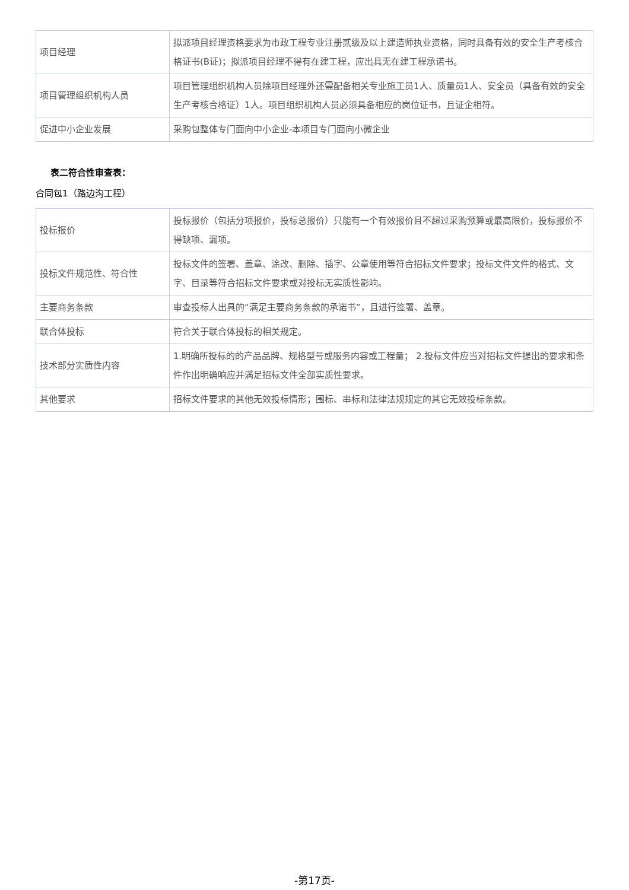| 项目经理 | 拟派项目经理资格要求为市政工程专业注册贰级及以上建造师执业资格，同时具备有效的安全生产考核合格证书(B证)；拟派项目经理不得有在建工程，应出具无在建工程承诺书。 |
| 项目管理组织机构人员 | 项目管理组织机构人员除项目经理外还需配备相关专业施工员1人、质量员1人、安全员（具备有效的安全生产考核合格证）1人。项目组织机构人员必须具备相应的岗位证书，且证企相符。 |
| 促进中小企业发展 | 采购包整体专门面向中小企业-本项目专门面向小微企业 |
表二符合性审查表：
合同包1（路边沟工程）
| 投标报价 | 投标报价（包括分项报价，投标总报价）只能有一个有效报价且不超过采购预算或最高限价，投标报价不得缺项、漏项。 |
| 投标文件规范性、符合性 | 投标文件的签署、盖章、涂改、删除、插字、公章使用等符合招标文件要求；投标文件文件的格式、文字、目录等符合招标文件要求或对投标无实质性影响。 |
| 主要商务条款 | 审查投标人出具的“满足主要商务条款的承诺书”，且进行签署、盖章。 |
| 联合体投标 | 符合关于联合体投标的相关规定。 |
| 技术部分实质性内容 | 1.明确所投标的的产品品牌、规格型号或服务内容或工程量； 2.投标文件应当对招标文件提出的要求和条件作出明确响应并满足招标文件全部实质性要求。 |
| 其他要求 | 招标文件要求的其他无效投标情形；围标、串标和法律法规规定的其它无效投标条款。 |
-第17页-